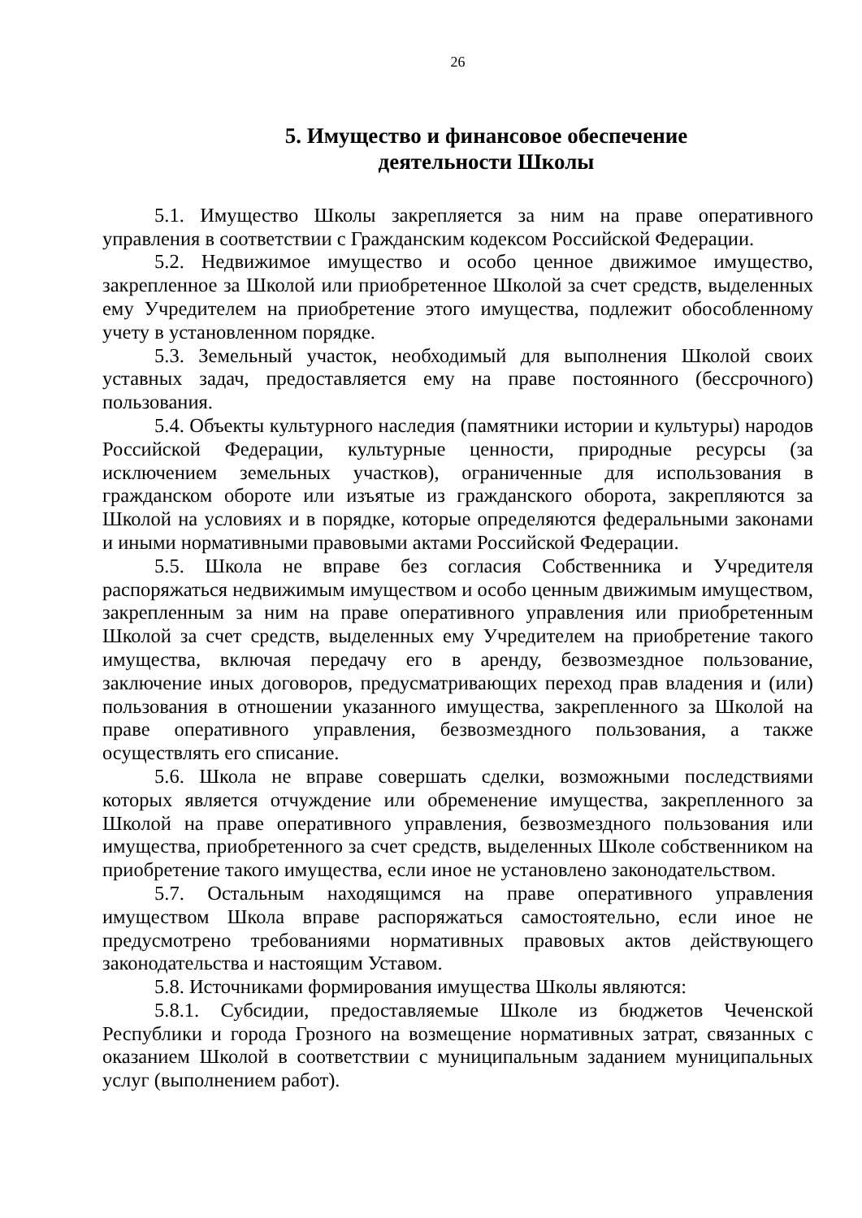26
5. Имущество и финансовое обеспечение
деятельности Школы
5.1. Имущество Школы закрепляется за ним на праве оперативного управления в соответствии с Гражданским кодексом Российской Федерации.
5.2. Недвижимое имущество и особо ценное движимое имущество, закрепленное за Школой или приобретенное Школой за счет средств, выделенных ему Учредителем на приобретение этого имущества, подлежит обособленному учету в установленном порядке.
5.3. Земельный участок, необходимый для выполнения Школой своих уставных задач, предоставляется ему на праве постоянного (бессрочного) пользования.
5.4. Объекты культурного наследия (памятники истории и культуры) народов Российской Федерации, культурные ценности, природные ресурсы (за исключением земельных участков), ограниченные для использования в гражданском обороте или изъятые из гражданского оборота, закрепляются за Школой на условиях и в порядке, которые определяются федеральными законами и иными нормативными правовыми актами Российской Федерации.
5.5. Школа не вправе без согласия Собственника и Учредителя распоряжаться недвижимым имуществом и особо ценным движимым имуществом, закрепленным за ним на праве оперативного управления или приобретенным Школой за счет средств, выделенных ему Учредителем на приобретение такого имущества, включая передачу его в аренду, безвозмездное пользование, заключение иных договоров, предусматривающих переход прав владения и (или) пользования в отношении указанного имущества, закрепленного за Школой на праве оперативного управления, безвозмездного пользования, а также осуществлять его списание.
5.6. Школа не вправе совершать сделки, возможными последствиями которых является отчуждение или обременение имущества, закрепленного за Школой на праве оперативного управления, безвозмездного пользования или имущества, приобретенного за счет средств, выделенных Школе собственником на приобретение такого имущества, если иное не установлено законодательством.
5.7. Остальным находящимся на праве оперативного управления имуществом Школа вправе распоряжаться самостоятельно, если иное не предусмотрено требованиями нормативных правовых актов действующего законодательства и настоящим Уставом.
5.8. Источниками формирования имущества Школы являются:
5.8.1. Субсидии, предоставляемые Школе из бюджетов Чеченской Республики и города Грозного на возмещение нормативных затрат, связанных с оказанием Школой в соответствии с муниципальным заданием муниципальных услуг (выполнением работ).